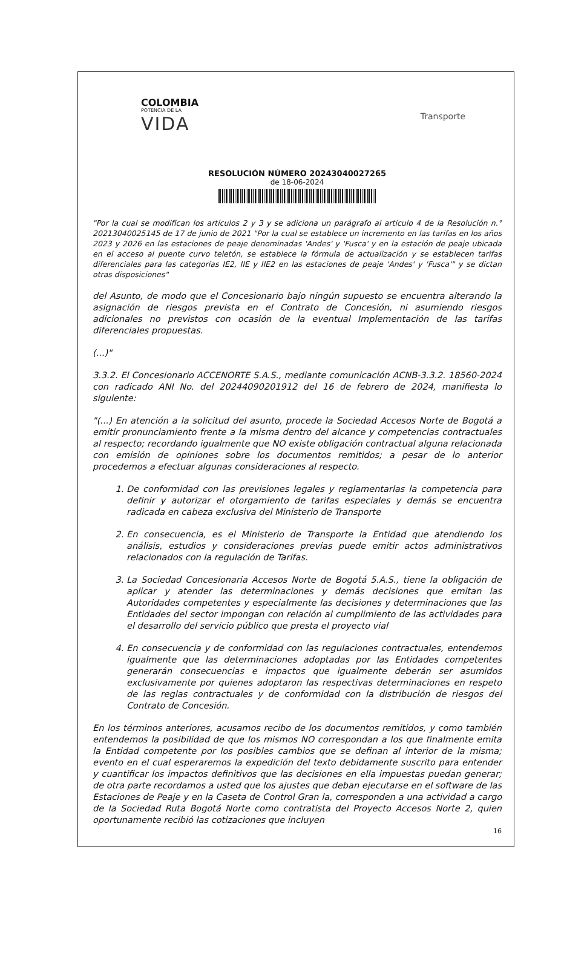COLOMBIA
POTENCIA DE LA
VIDA
Transporte
RESOLUCIÓN NÚMERO 20243040027265
de 18-06-2024
"Por la cual se modifican los artículos 2 y 3 y se adiciona un parágrafo al artículo 4 de la Resolución n.° 20213040025145 de 17 de junio de 2021 "Por la cual se establece un incremento en las tarifas en los años 2023 y 2026 en las estaciones de peaje denominadas 'Andes' y 'Fusca' y en la estación de peaje ubicada en el acceso al puente curvo teletón, se establece la fórmula de actualización y se establecen tarifas diferenciales para las categorías IE2, IIE y IIE2 en las estaciones de peaje 'Andes' y 'Fusca'" y se dictan otras disposiciones"
del Asunto, de modo que el Concesionario bajo ningún supuesto se encuentra alterando la asignación de riesgos prevista en el Contrato de Concesión, ni asumiendo riesgos adicionales no previstos con ocasión de la eventual Implementación de las tarifas diferenciales propuestas.
(...)"
3.3.2. El Concesionario ACCENORTE S.A.S., mediante comunicación ACNB-3.3.2. 18560-2024 con radicado ANI No. del 20244090201912 del 16 de febrero de 2024, manifiesta lo siguiente:
"(...) En atención a la solicitud del asunto, procede la Sociedad Accesos Norte de Bogotá a emitir pronunciamiento frente a la misma dentro del alcance y competencias contractuales al respecto; recordando igualmente que NO existe obligación contractual alguna relacionada con emisión de opiniones sobre los documentos remitidos; a pesar de lo anterior procedemos a efectuar algunas consideraciones al respecto.
1. De conformidad con las previsiones legales y reglamentarlas la competencia para definir y autorizar el otorgamiento de tarifas especiales y demás se encuentra radicada en cabeza exclusiva del Ministerio de Transporte
2. En consecuencia, es el Ministerio de Transporte la Entidad que atendiendo los análisis, estudios y consideraciones previas puede emitir actos administrativos relacionados con la regulación de Tarifas.
3. La Sociedad Concesionaria Accesos Norte de Bogotá 5.A.S., tiene la obligación de aplicar y atender las determinaciones y demás decisiones que emitan las Autoridades competentes y especialmente las decisiones y determinaciones que las Entidades del sector impongan con relación al cumplimiento de las actividades para el desarrollo del servicio público que presta el proyecto vial
4. En consecuencia y de conformidad con las regulaciones contractuales, entendemos igualmente que las determinaciones adoptadas por las Entidades competentes generarán consecuencias e impactos que igualmente deberán ser asumidos exclusivamente por quienes adoptaron las respectivas determinaciones en respeto de las reglas contractuales y de conformidad con la distribución de riesgos del Contrato de Concesión.
En los términos anteriores, acusamos recibo de los documentos remitidos, y como también entendemos la posibilidad de que los mismos NO correspondan a los que finalmente emita la Entidad competente por los posibles cambios que se definan al interior de la misma; evento en el cual esperaremos la expedición del texto debidamente suscrito para entender y cuantificar los impactos definitivos que las decisiones en ella impuestas puedan generar; de otra parte recordamos a usted que los ajustes que deban ejecutarse en el software de las Estaciones de Peaje y en la Caseta de Control Gran la, corresponden a una actividad a cargo de la Sociedad Ruta Bogotá Norte como contratista del Proyecto Accesos Norte 2, quien oportunamente recibió las cotizaciones que incluyen
16